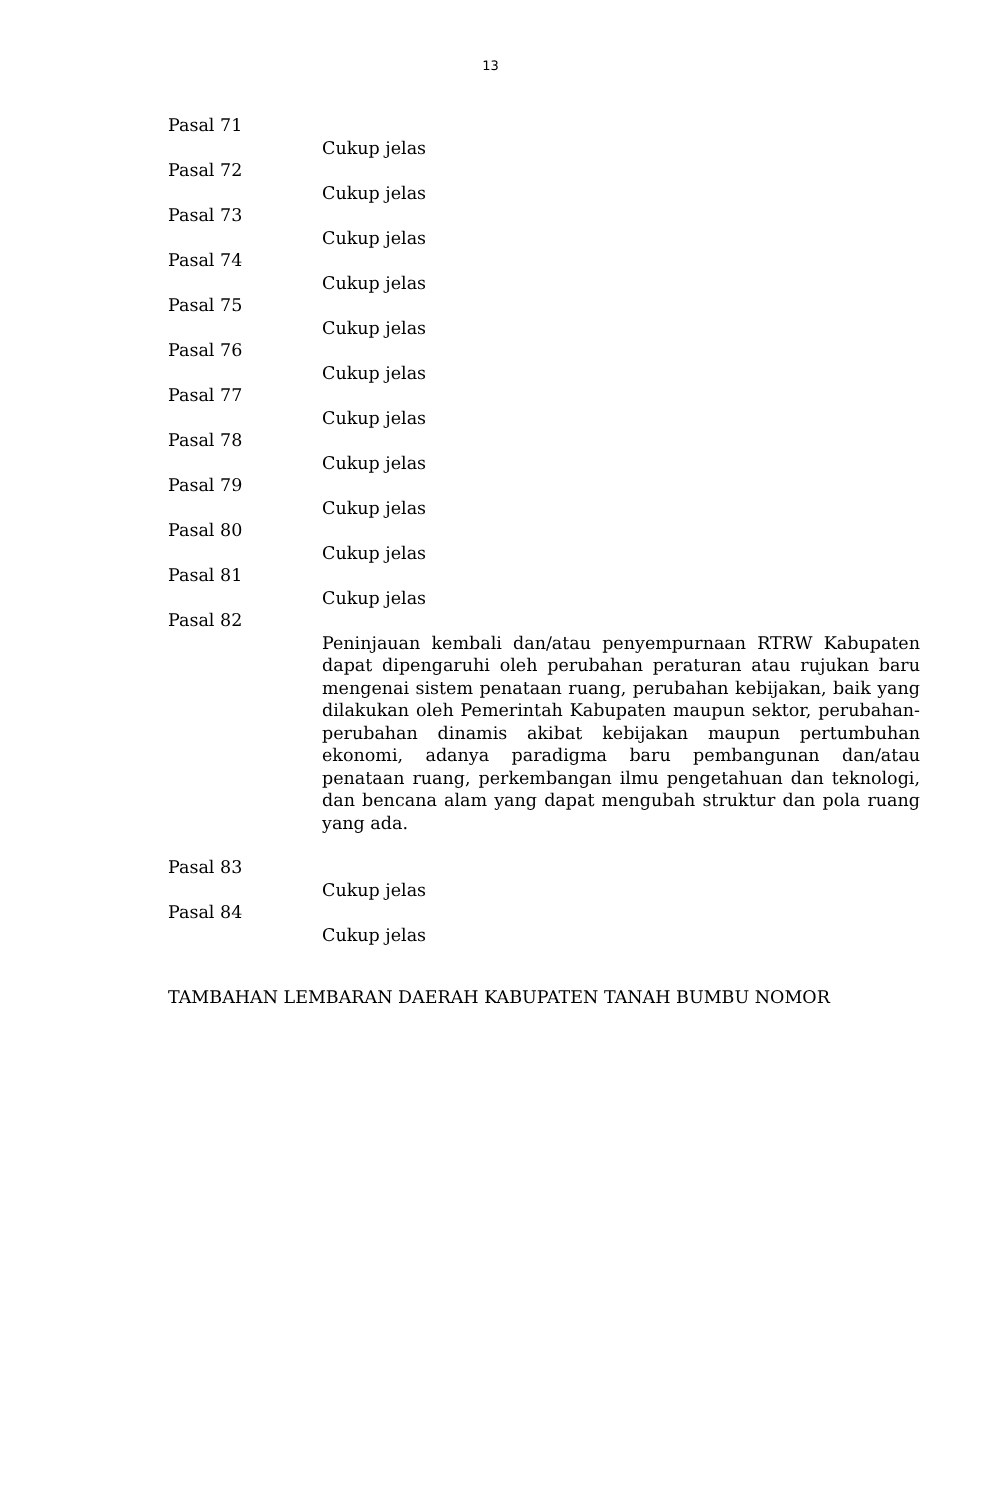13
Pasal 71
Cukup jelas
Pasal 72
Cukup jelas
Pasal 73
Cukup jelas
Pasal 74
Cukup jelas
Pasal 75
Cukup jelas
Pasal 76
Cukup jelas
Pasal 77
Cukup jelas
Pasal 78
Cukup jelas
Pasal 79
Cukup jelas
Pasal 80
Cukup jelas
Pasal 81
Cukup jelas
Pasal 82
Peninjauan kembali dan/atau penyempurnaan RTRW Kabupaten dapat dipengaruhi oleh perubahan peraturan atau rujukan baru mengenai sistem penataan ruang, perubahan kebijakan, baik yang dilakukan oleh Pemerintah Kabupaten maupun sektor, perubahan-perubahan dinamis akibat kebijakan maupun pertumbuhan ekonomi, adanya paradigma baru pembangunan dan/atau penataan ruang, perkembangan ilmu pengetahuan dan teknologi, dan bencana alam yang dapat mengubah struktur dan pola ruang yang ada.
Pasal 83
Cukup jelas
Pasal 84
Cukup jelas
TAMBAHAN LEMBARAN DAERAH KABUPATEN TANAH BUMBU NOMOR